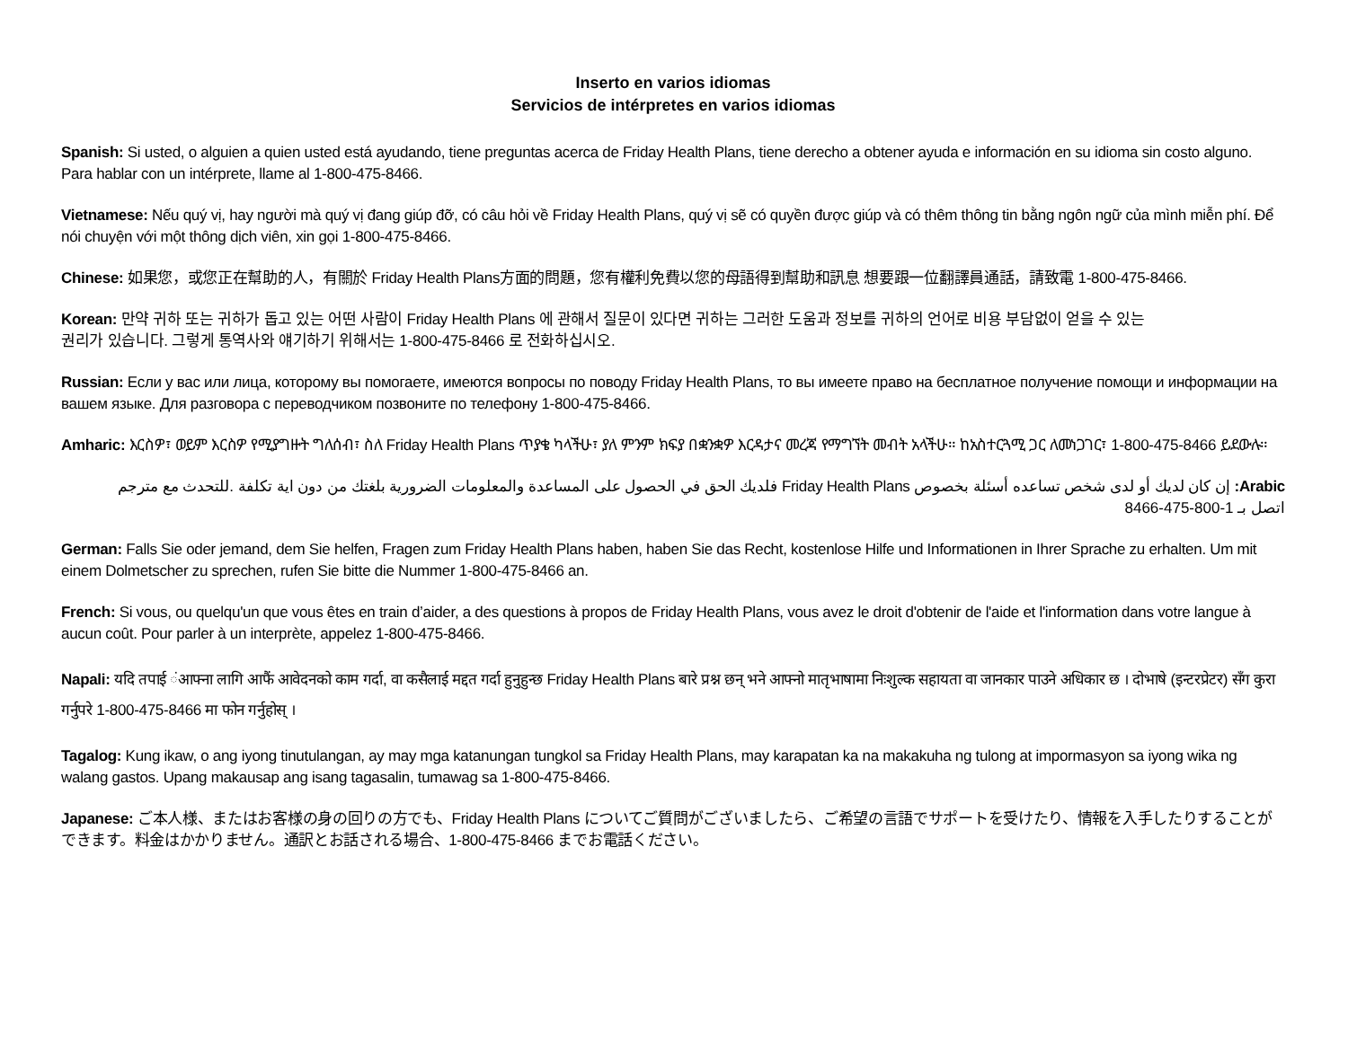Inserto en varios idiomas
Servicios de intérpretes en varios idiomas
Spanish: Si usted, o alguien a quien usted está ayudando, tiene preguntas acerca de Friday Health Plans, tiene derecho a obtener ayuda e información en su idioma sin costo alguno. Para hablar con un intérprete, llame al 1-800-475-8466.
Vietnamese: Nếu quý vị, hay người mà quý vị đang giúp đỡ, có câu hỏi về Friday Health Plans, quý vị sẽ có quyền được giúp và có thêm thông tin bằng ngôn ngữ của mình miễn phí. Để nói chuyện với một thông dịch viên, xin gọi 1-800-475-8466.
Chinese: 如果您，或您正在幫助的人，有關於 Friday Health Plans方面的問題，您有權利免費以您的母語得到幫助和訊息 想要跟一位翻譯員通話，請致電 1-800-475-8466.
Korean: 만약 귀하 또는 귀하가 돕고 있는 어떤 사람이 Friday Health Plans 에 관해서 질문이 있다면 귀하는 그러한 도움과 정보를 귀하의 언어로 비용 부담없이 얻을 수 있는
권리가 있습니다. 그렇게 통역사와 얘기하기 위해서는 1-800-475-8466 로 전화하십시오.
Russian: Если у вас или лица, которому вы помогаете, имеются вопросы по поводу Friday Health Plans, то вы имеете право на бесплатное получение помощи и информации на вашем языке. Для разговора с переводчиком позвоните по телефону 1-800-475-8466.
Amharic: እርስዎ፣ ወይም እርስዎ የሚያግዙት ግለሰብ፣ ስለ Friday Health Plans ጥያቄ ካላችሁ፣ ያለ ምንም ክፍያ በቋንቋዎ እርዳታና መረጃ የማግኘት መብት አላችሁ። ከአስተርጓሚ ጋር ለመነጋገር፣ 1-800-475-8466 ይደውሉ።
Arabic: إن كان لديك أو لدى شخص تساعده أسئلة بخصوص Friday Health Plans فلديك الحق في الحصول على المساعدة والمعلومات الضرورية بلغتك من دون اية تكلفة .للتحدث مع مترجم اتصل بـ 1-800-475-8466
German: Falls Sie oder jemand, dem Sie helfen, Fragen zum Friday Health Plans haben, haben Sie das Recht, kostenlose Hilfe und Informationen in Ihrer Sprache zu erhalten. Um mit einem Dolmetscher zu sprechen, rufen Sie bitte die Nummer 1-800-475-8466 an.
French: Si vous, ou quelqu'un que vous êtes en train d’aider, a des questions à propos de Friday Health Plans, vous avez le droit d'obtenir de l'aide et l'information dans votre langue à aucun coût. Pour parler à un interprète, appelez 1-800-475-8466.
Napali: यदि तपाई ंआफ्ना लागि आफैं आवेदनको काम गर्दा, वा कसैलाई मद्दत गर्दा हुनुहुन्छ Friday Health Plans बारे प्रश्न छन् भने आफ्नो मातृभाषामा निःशुल्क सहायता वा जानकार पाउने अधिकार छ । दोभाषे (इन्टरप्रेटर) सँग कुरा गर्नुपरे 1-800-475-8466 मा फोन गर्नुहोस् ।
Tagalog: Kung ikaw, o ang iyong tinutulangan, ay may mga katanungan tungkol sa Friday Health Plans, may karapatan ka na makakuha ng tulong at impormasyon sa iyong wika ng walang gastos. Upang makausap ang isang tagasalin, tumawag sa 1-800-475-8466.
Japanese: ご本人様、またはお客様の身の回りの方でも、Friday Health Plans についてご質問がございましたら、ご希望の言語でサポートを受けたり、情報を入手したりすることができます。料金はかかりません。通訳とお話される場合、1-800-475-8466 までお電話ください。